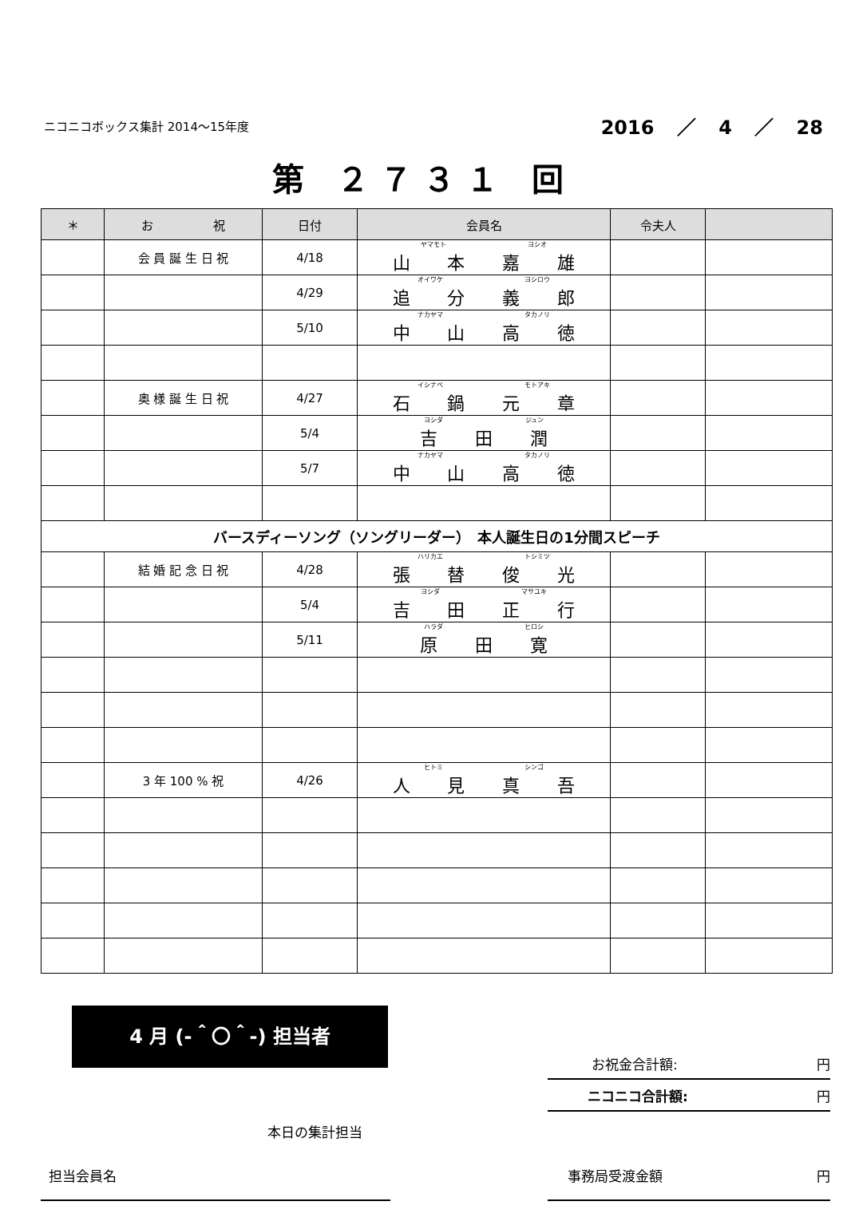ニコニコボックス集計 2014～15年度 2016 ／ 4 ／ 28
第 ２７３１ 回
| ＊ | お 祝 | 日付 | 会員名 | 令夫人 | |
| --- | --- | --- | --- | --- | --- |
| | 会 員 誕 生 日 祝 | 4/18 | ヤマモト ヨシオ 山 本 嘉 雄 | | |
| | | 4/29 | オイワケ ヨシロウ 追 分 義 郎 | | |
| | | 5/10 | ナカヤマ タカノリ 中 山 高 徳 | | |
| | 奥 様 誕 生 日 祝 | 4/27 | イシナベ モトアキ 石 鍋 元 章 | | |
| | | 5/4 | ヨシダ ジュン 吉 田 潤 | | |
| | | 5/7 | ナカヤマ タカノリ 中 山 高 徳 | | |
| バースディーソング（ソングリーダー） 本人誕生日の1分間スピーチ | | | | | |
| | 結 婚 記 念 日 祝 | 4/28 | ハリカエ トシミツ 張 替 俊 光 | | |
| | | 5/4 | ヨシダ マサユキ 吉 田 正 行 | | |
| | | 5/11 | ハラダ ヒロシ 原 田 寛 | | |
| | 3 年 100 % 祝 | 4/26 | ヒトミ シンゴ 人 見 真 吾 | | |
4 月 (-＾〇＾-) 担当者
お祝金合計額: 円
ニコニコ合計額: 円
本日の集計担当
担当会員名 事務局受渡金額 円